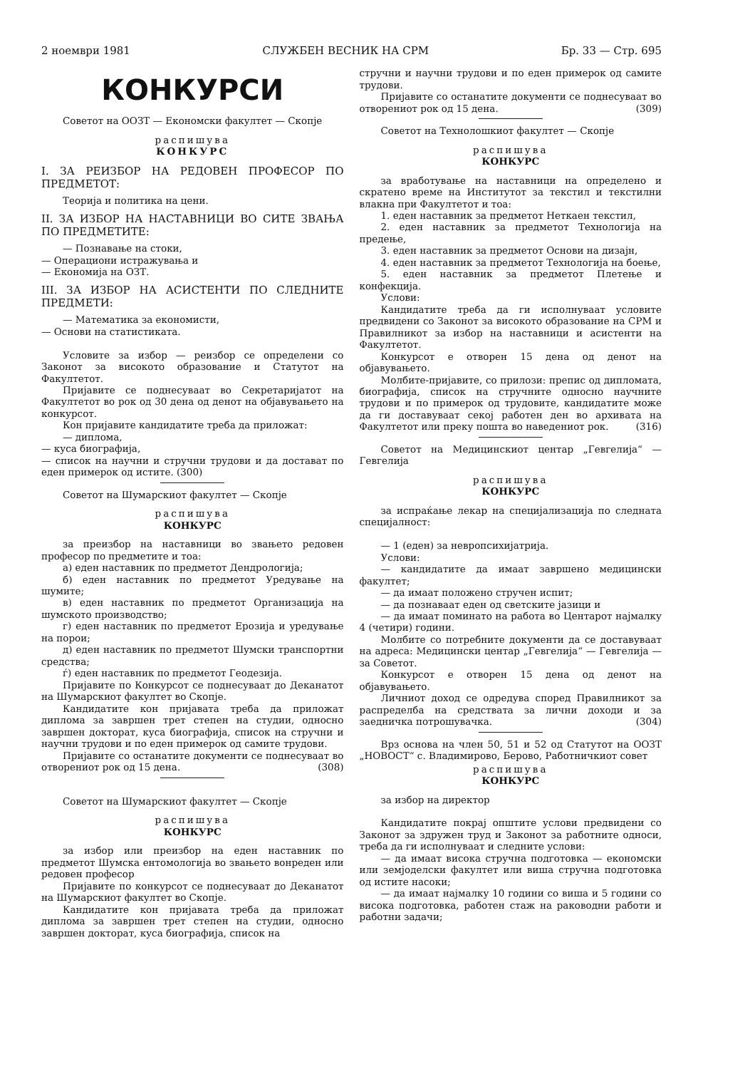2 ноември 1981 СЛУЖБЕН ВЕСНИК НА СРМ Бр. 33 — Стр. 695
КОНКУРСИ
Советот на ООЗТ — Економски факултет — Скопје
распишува
КОНКУРС
I. ЗА РЕИЗБОР НА РЕДОВЕН ПРОФЕСОР ПО ПРЕДМЕТОТ:
Теорија и политика на цени.
II. ЗА ИЗБОР НА НАСТАВНИЦИ ВО СИТЕ ЗВАЊА ПО ПРЕДМЕТИТЕ:
— Познавање на стоки,
— Операциони истражувања и
— Економија на ОЗТ.
III. ЗА ИЗБОР НА АСИСТЕНТИ ПО СЛЕДНИТЕ ПРЕДМЕТИ:
— Математика за економисти,
— Основи на статистиката.
Условите за избор — реизбор се определени со Законот за високото образование и Статутот на Факултетот.
Пријавите се поднесуваат во Секретаријатот на Факултетот во рок од 30 дена од денот на објавувањето на конкурсот.
Кон пријавите кандидатите треба да приложат:
— диплома,
— куса биографија,
— список на научни и стручни трудови и да доставaт по еден примерок од истите. (300)
Советот на Шумарскиот факултет — Скопје
распишува
КОНКУРС
за преизбор на наставници во звањето редовен професор по предметите и тоа:
а) еден наставник по предметот Дендрологија;
б) еден наставник по предметот Уредување на шумите;
в) еден наставник по предметот Организација на шумското производство;
г) еден наставник по предметот Ерозија и уредување на порои;
д) еден наставник по предметот Шумски транспортни средства;
ѓ) еден наставник по предметот Геодезија.
Пријавите по Конкурсот се поднесуваат до Деканатот на Шумарскиот факултет во Скопје.
Кандидатите кон пријавата треба да приложат диплома за завршен трет степен на студии, односно завршен докторат, куса биографија, список на стручни и научни трудови и по еден примерок од самите трудови.
Пријавите со останатите документи се поднесуваат во отворениот рок од 15 дена. (308)
Советот на Шумарскиот факултет — Скопје
распишува
КОНКУРС
за избор или преизбор на еден наставник по предметот Шумска ентомологија во звањето вонреден или редовен професор
Пријавите по конкурсот се поднесуваат до Деканатот на Шумарскиот факултет во Скопје.
Кандидатите кон пријавата треба да приложат диплома за завршен трет степен на студии, односно завршен докторат, куса биографија, список на
стручни и научни трудови и по еден примерок од самите трудови.
Пријавите со останатите документи се поднесуваат во отворениот рок од 15 дена. (309)
Советот на Технолошкиот факултет — Скопје
распишува
КОНКУРС
за вработување на наставници на определено и скратено време на Институтот за текстил и текстилни влакна при Факултетот и тоа:
1. еден наставник за предметот Неткаен текстил,
2. еден наставник за предметот Технологија на предење,
3. еден наставник за предметот Основи на дизајн,
4. еден наставник за предметот Технологија на боење,
5. еден наставник за предметот Плетење и конфекција.
Услови:
Кандидатите треба да ги исполнуваат условите предвидени со Законот за високото образование на СРМ и Правилникот за избор на наставници и асистенти на Факултетот.
Конкурсот е отворен 15 дена од денот на објавувањето.
Молбите-пријавите, со прилози: препис од дипломата, биографија, список на стручните односно научните трудови и по примерок од трудовите, кандидатите може да ги доставуваат секој работен ден во архивата на Факултетот или преку пошта во наведениот рок. (316)
Советот на Медицинскиот центар „Гевгелија“ — Гевгелија
распишува
КОНКУРС
за испраќање лекар на специјализација по следната специјалност:
— 1 (еден) за невропсихијатрија.
Услови:
— кандидатите да имаат завршено медицински факултет;
— да имаат положено стручен испит;
— да познаваат еден од светските јазици и
— да имаат поминато на работа во Центарот најмалку 4 (четири) години.
Молбите со потребните документи да се доставуваат на адреса: Медицински центар „Гевгелија“ — Гевгелија — за Советот.
Конкурсот е отворен 15 дена од денот на објавувањето.
Личниот доход се одредува според Правилникот за распределба на средствата за лични доходи и за заедничка потрошувачка. (304)
Врз основа на член 50, 51 и 52 од Статутот на ООЗТ „НОВОСТ“ с. Владимирово, Берово, Работничкиот совет
распишува
КОНКУРС
за избор на директор
Кандидатите покрај општите услови предвидени со Законот за здружен труд и Законот за работните односи, треба да ги исполнуваат и следните услови:
— да имаат висока стручна подготовка — економски или земјоделски факултет или виша стручна подготовка од истите насоки;
— да имаат најмалку 10 години со виша и 5 години со висока подготовка, работен стаж на раководни работи и работни задачи;